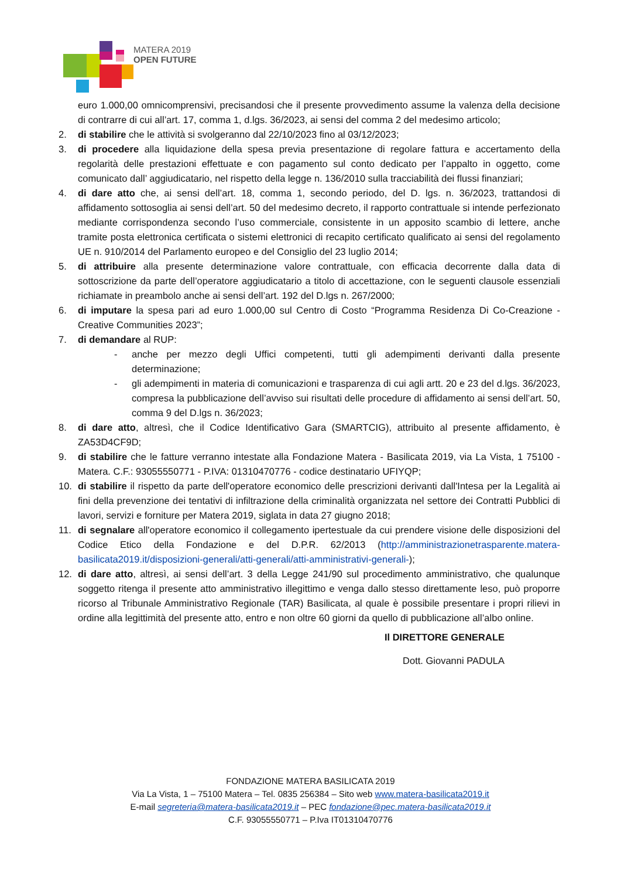MATERA 2019
OPEN FUTURE
euro 1.000,00 omnicomprensivi, precisandosi che il presente provvedimento assume la valenza della decisione di contrarre di cui all’art. 17, comma 1, d.lgs. 36/2023, ai sensi del comma 2 del medesimo articolo;
2. di stabilire che le attività si svolgeranno dal 22/10/2023 fino al 03/12/2023;
3. di procedere alla liquidazione della spesa previa presentazione di regolare fattura e accertamento della regolarità delle prestazioni effettuate e con pagamento sul conto dedicato per l’appalto in oggetto, come comunicato dall’ aggiudicatario, nel rispetto della legge n. 136/2010 sulla tracciabilità dei flussi finanziari;
4. di dare atto che, ai sensi dell’art. 18, comma 1, secondo periodo, del D. lgs. n. 36/2023, trattandosi di affidamento sottosoglia ai sensi dell’art. 50 del medesimo decreto, il rapporto contrattuale si intende perfezionato mediante corrispondenza secondo l’uso commerciale, consistente in un apposito scambio di lettere, anche tramite posta elettronica certificata o sistemi elettronici di recapito certificato qualificato ai sensi del regolamento UE n. 910/2014 del Parlamento europeo e del Consiglio del 23 luglio 2014;
5. di attribuire alla presente determinazione valore contrattuale, con efficacia decorrente dalla data di sottoscrizione da parte dell’operatore aggiudicatario a titolo di accettazione, con le seguenti clausole essenziali richiamate in preambolo anche ai sensi dell’art. 192 del D.lgs n. 267/2000;
6. di imputare la spesa pari ad euro 1.000,00 sul Centro di Costo “Programma Residenza Di Co-Creazione - Creative Communities 2023”;
7. di demandare al RUP:
- anche per mezzo degli Uffici competenti, tutti gli adempimenti derivanti dalla presente determinazione;
- gli adempimenti in materia di comunicazioni e trasparenza di cui agli artt. 20 e 23 del d.lgs. 36/2023, compresa la pubblicazione dell’avviso sui risultati delle procedure di affidamento ai sensi dell’art. 50, comma 9 del D.lgs n. 36/2023;
8. di dare atto, altresì, che il Codice Identificativo Gara (SMARTCIG), attribuito al presente affidamento, è ZA53D4CF9D;
9. di stabilire che le fatture verranno intestate alla Fondazione Matera - Basilicata 2019, via La Vista, 1 75100 - Matera. C.F.: 93055550771 - P.IVA: 01310470776 - codice destinatario UFIYQP;
10. di stabilire il rispetto da parte dell'operatore economico delle prescrizioni derivanti dall'Intesa per la Legalità ai fini della prevenzione dei tentativi di infiltrazione della criminalità organizzata nel settore dei Contratti Pubblici di lavori, servizi e forniture per Matera 2019, siglata in data 27 giugno 2018;
11. di segnalare all'operatore economico il collegamento ipertestuale da cui prendere visione delle disposizioni del Codice Etico della Fondazione e del D.P.R. 62/2013 (http://amministrazionetrasparente.matera-basilicata2019.it/disposizioni-generali/atti-generali/atti-amministrativi-generali-);
12. di dare atto, altresì, ai sensi dell’art. 3 della Legge 241/90 sul procedimento amministrativo, che qualunque soggetto ritenga il presente atto amministrativo illegittimo e venga dallo stesso direttamente leso, può proporre ricorso al Tribunale Amministrativo Regionale (TAR) Basilicata, al quale è possibile presentare i propri rilievi in ordine alla legittimità del presente atto, entro e non oltre 60 giorni da quello di pubblicazione all’albo online.
Il DIRETTORE GENERALE
Dott. Giovanni PADULA
FONDAZIONE MATERA BASILICATA 2019
Via La Vista, 1 – 75100 Matera – Tel. 0835 256384 – Sito web www.matera-basilicata2019.it
E-mail segreteria@matera-basilicata2019.it – PEC fondazione@pec.matera-basilicata2019.it
C.F. 93055550771 – P.Iva IT01310470776